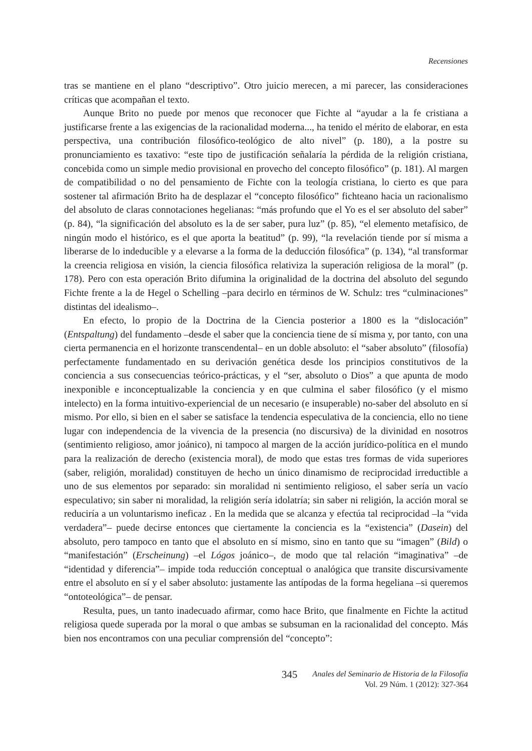Recensiones
tras se mantiene en el plano “descriptivo”. Otro juicio merecen, a mi parecer, las consideraciones críticas que acompañan el texto.
Aunque Brito no puede por menos que reconocer que Fichte al “ayudar a la fe cristiana a justificarse frente a las exigencias de la racionalidad moderna..., ha tenido el mérito de elaborar, en esta perspectiva, una contribución filosófico-teológico de alto nivel” (p. 180), a la postre su pronunciamiento es taxativo: “este tipo de justificación señalaría la pérdida de la religión cristiana, concebida como un simple medio provisional en provecho del concepto filosófico” (p. 181). Al margen de compatibilidad o no del pensamiento de Fichte con la teología cristiana, lo cierto es que para sostener tal afirmación Brito ha de desplazar el “concepto filosófico” fichteano hacia un racionalismo del absoluto de claras connotaciones hegelianas: “más profundo que el Yo es el ser absoluto del saber” (p. 84), “la significación del absoluto es la de ser saber, pura luz” (p. 85), “el elemento metafísico, de ningún modo el histórico, es el que aporta la beatitud” (p. 99), “la revelación tiende por sí misma a liberarse de lo indeducible y a elevarse a la forma de la deducción filosófica” (p. 134), “al transformar la creencia religiosa en visión, la ciencia filosófica relativiza la superación religiosa de la moral” (p. 178). Pero con esta operación Brito difumina la originalidad de la doctrina del absoluto del segundo Fichte frente a la de Hegel o Schelling –para decirlo en términos de W. Schulz: tres “culminaciones” distintas del idealismo–.
En efecto, lo propio de la Doctrina de la Ciencia posterior a 1800 es la “dislocación” (Entspaltung) del fundamento –desde el saber que la conciencia tiene de sí misma y, por tanto, con una cierta permanencia en el horizonte transcendental– en un doble absoluto: el “saber absoluto” (filosofía) perfectamente fundamentado en su derivación genética desde los principios constitutivos de la conciencia a sus consecuencias teórico-prácticas, y el “ser, absoluto o Dios” a que apunta de modo inexponible e inconceptualizable la conciencia y en que culmina el saber filosófico (y el mismo intelecto) en la forma intuitivo-experiencial de un necesario (e insuperable) no-saber del absoluto en sí mismo. Por ello, si bien en el saber se satisface la tendencia especulativa de la conciencia, ello no tiene lugar con independencia de la vivencia de la presencia (no discursiva) de la divinidad en nosotros (sentimiento religioso, amor joánico), ni tampoco al margen de la acción jurídico-política en el mundo para la realización de derecho (existencia moral), de modo que estas tres formas de vida superiores (saber, religión, moralidad) constituyen de hecho un único dinamismo de reciprocidad irreductible a uno de sus elementos por separado: sin moralidad ni sentimiento religioso, el saber sería un vacío especulativo; sin saber ni moralidad, la religión sería idolatría; sin saber ni religión, la acción moral se reduciría a un voluntarismo ineficaz . En la medida que se alcanza y efectúa tal reciprocidad –la “vida verdadera”– puede decirse entonces que ciertamente la conciencia es la “existencia” (Dasein) del absoluto, pero tampoco en tanto que el absoluto en sí mismo, sino en tanto que su “imagen” (Bild) o “manifestación” (Erscheinung) –el Lógos joánico–, de modo que tal relación “imaginativa” –de “identidad y diferencia”– impide toda reducción conceptual o analógica que transite discursivamente entre el absoluto en sí y el saber absoluto: justamente las antípodas de la forma hegeliana –si queremos “ontoteológica”– de pensar.
Resulta, pues, un tanto inadecuado afirmar, como hace Brito, que finalmente en Fichte la actitud religiosa quede superada por la moral o que ambas se subsuman en la racionalidad del concepto. Más bien nos encontramos con una peculiar comprensión del “concepto”:
345
Anales del Seminario de Historia de la Filosofía
Vol. 29 Núm. 1 (2012): 327-364